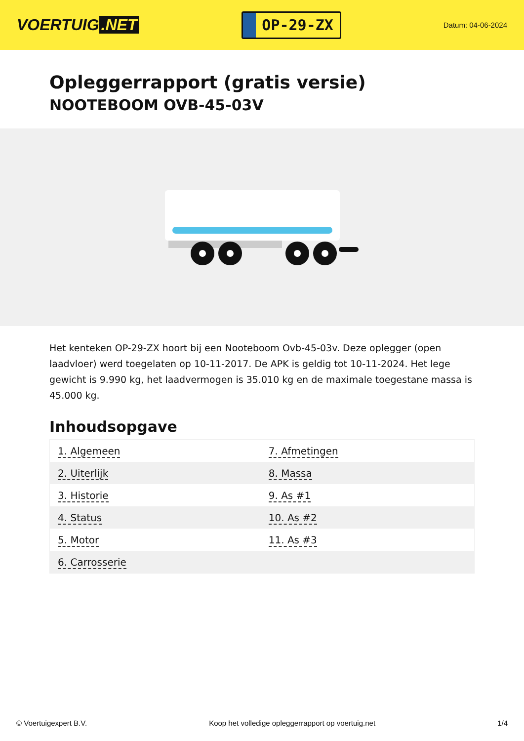VOERTUIG.NET
OP-29-ZX
Datum: 04-06-2024
Opleggerrapport (gratis versie)
NOOTEBOOM OVB-45-03V
Het kenteken OP-29-ZX hoort bij een Nooteboom Ovb-45-03v. Deze oplegger (open laadvloer) werd toegelaten op 10-11-2017. De APK is geldig tot 10-11-2024. Het lege gewicht is 9.990 kg, het laadvermogen is 35.010 kg en de maximale toegestane massa is 45.000 kg.
Inhoudsopgave
| 1. Algemeen | 7. Afmetingen |
| 2. Uiterlijk | 8. Massa |
| 3. Historie | 9. As #1 |
| 4. Status | 10. As #2 |
| 5. Motor | 11. As #3 |
| 6. Carrosserie | |
© Voertuigexpert B.V. Koop het volledige opleggerrapport op voertuig.net 1/4